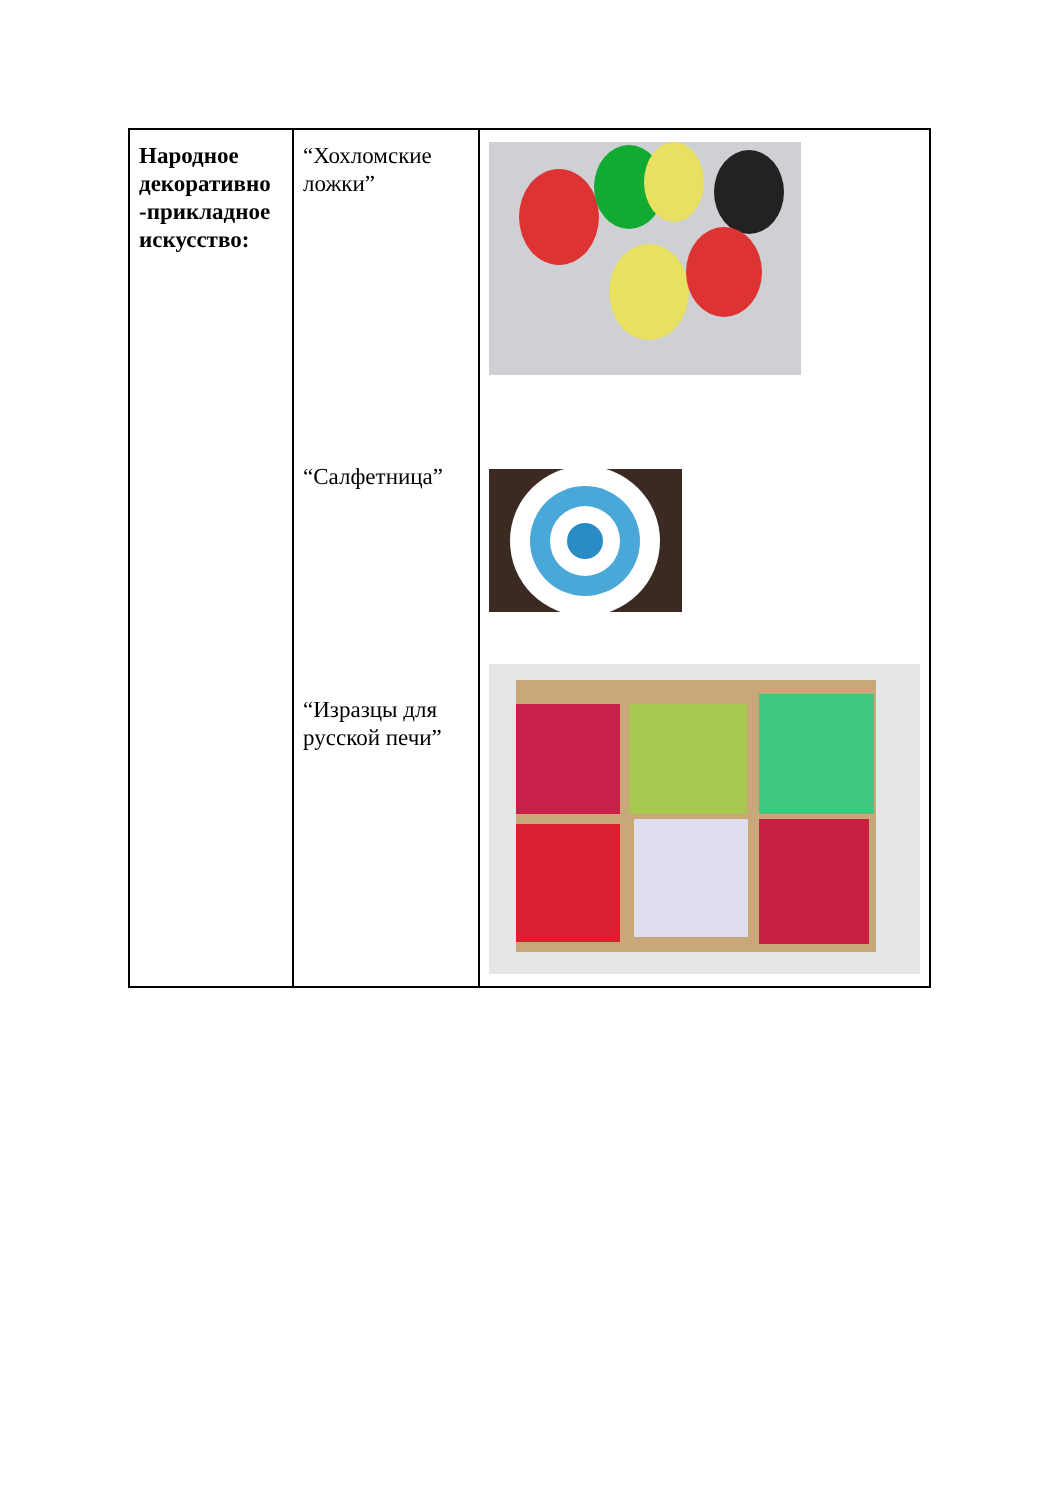| Народное декоративно -прикладное искусство: | “Хохломские ложки” “Салфетница” “Изразцы для русской печи” | |